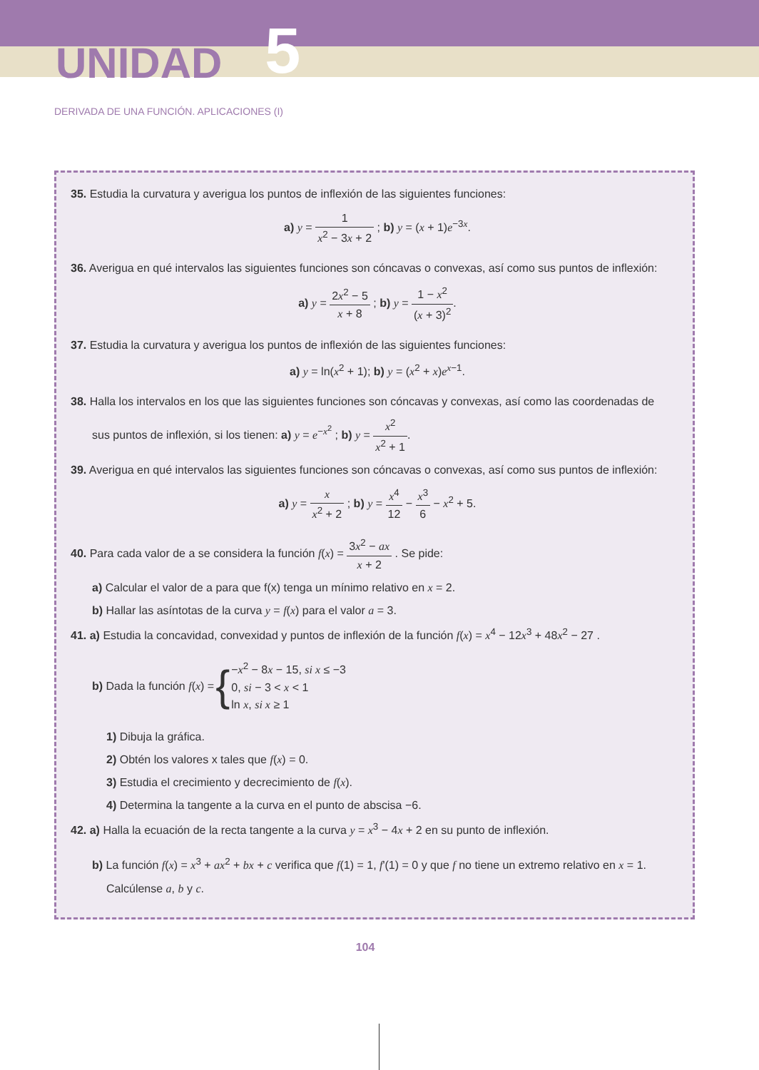UNIDAD 5
DERIVADA DE UNA FUNCIÓN. APLICACIONES (I)
35. Estudia la curvatura y averigua los puntos de inflexión de las siguientes funciones:
a) y = 1 x<sup>2</sup> − 3x + 2 ; b) y = (x + 1)e<sup>−3x</sup>.
36. Averigua en qué intervalos las siguientes funciones son cóncavas o convexas, así como sus puntos de inflexión:
a) y = 2x<sup>2</sup> − 5 x + 8 ; b) y = 1 − x<sup>2</sup> (x + 3)<sup>2</sup>.
37. Estudia la curvatura y averigua los puntos de inflexión de las siguientes funciones:
a) y = ln(x<sup>2</sup> + 1); b) y = (x<sup>2</sup> + x)e<sup>x−1</sup>.
38. Halla los intervalos en los que las siguientes funciones son cóncavas y convexas, así como las coordenadas de
sus puntos de inflexión, si los tienen: a) y = e<sup>−x<sup>2</sup></sup> ; b) y = x<sup>2</sup> x<sup>2</sup> + 1.
39. Averigua en qué intervalos las siguientes funciones son cóncavas o convexas, así como sus puntos de inflexión:
a) y = x x<sup>2</sup> + 2 ; b) y = x<sup>4</sup> 12 − x<sup>3</sup> 6 − x<sup>2</sup> + 5.
40. Para cada valor de a se considera la función f(x) = 3x<sup>2</sup> − ax x + 2 . Se pide:
a) Calcular el valor de a para que f(x) tenga un mínimo relativo en x = 2.
b) Hallar las asíntotas de la curva y = f(x) para el valor a = 3.
41. a) Estudia la concavidad, convexidad y puntos de inflexión de la función f(x) = x<sup>4</sup> − 12x<sup>3</sup> + 48x<sup>2</sup> − 27 .
b) Dada la función f(x) = { −x<sup>2</sup> − 8x − 15, si x ≤ −3
0, si − 3 < x < 1
ln x, si x ≥ 1
1) Dibuja la gráfica.
2) Obtén los valores x tales que f(x) = 0.
3) Estudia el crecimiento y decrecimiento de f(x).
4) Determina la tangente a la curva en el punto de abscisa −6.
42. a) Halla la ecuación de la recta tangente a la curva y = x<sup>3</sup> − 4x + 2 en su punto de inflexión.
b) La función f(x) = x<sup>3</sup> + ax<sup>2</sup> + bx + c verifica que f(1) = 1, f'(1) = 0 y que f no tiene un extremo relativo en x = 1.
Calcúlense a, b y c.
104